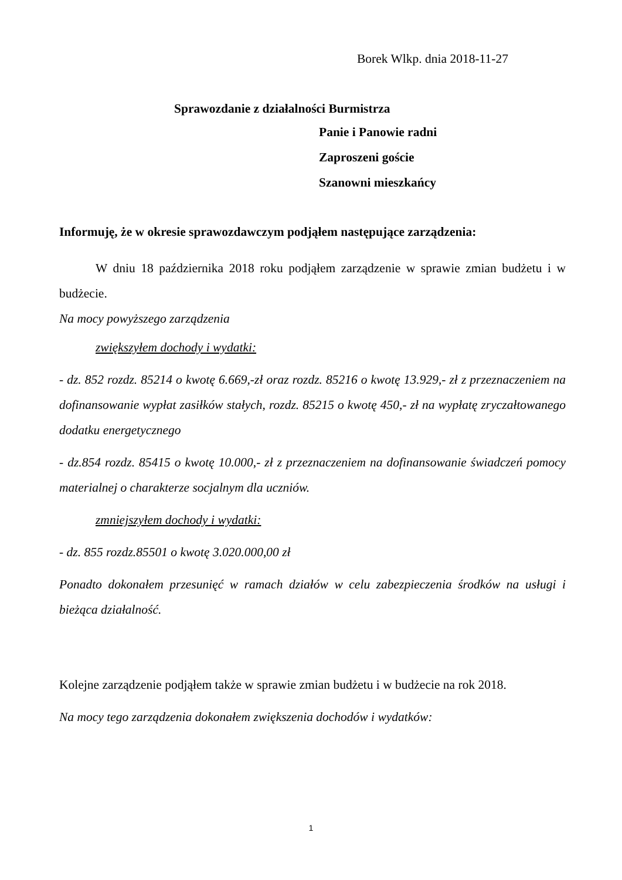Borek Wlkp. dnia 2018-11-27
Sprawozdanie z działalności Burmistrza
Panie i Panowie radni
Zaproszeni goście
Szanowni mieszkańcy
Informuję, że w okresie sprawozdawczym podjąłem następujące zarządzenia:
W dniu 18 października 2018 roku podjąłem zarządzenie w sprawie zmian budżetu i w budżecie.
Na mocy powyższego zarządzenia
zwiększyłem dochody i wydatki:
- dz. 852 rozdz. 85214 o kwotę 6.669,-zł oraz rozdz. 85216 o kwotę 13.929,- zł z przeznaczeniem na dofinansowanie wypłat zasiłków stałych, rozdz. 85215 o kwotę 450,- zł na wypłatę zryczałtowanego dodatku energetycznego
- dz.854 rozdz. 85415 o kwotę 10.000,- zł z przeznaczeniem na dofinansowanie świadczeń pomocy materialnej o charakterze socjalnym dla uczniów.
zmniejszyłem dochody i wydatki:
- dz. 855 rozdz.85501 o kwotę 3.020.000,00 zł
Ponadto dokonałem przesunięć w ramach działów w celu zabezpieczenia środków na usługi i bieżąca działalność.
Kolejne zarządzenie podjąłem także w sprawie zmian budżetu i w budżecie na rok 2018.
Na mocy tego zarządzenia dokonałem zwiększenia dochodów i wydatków:
1